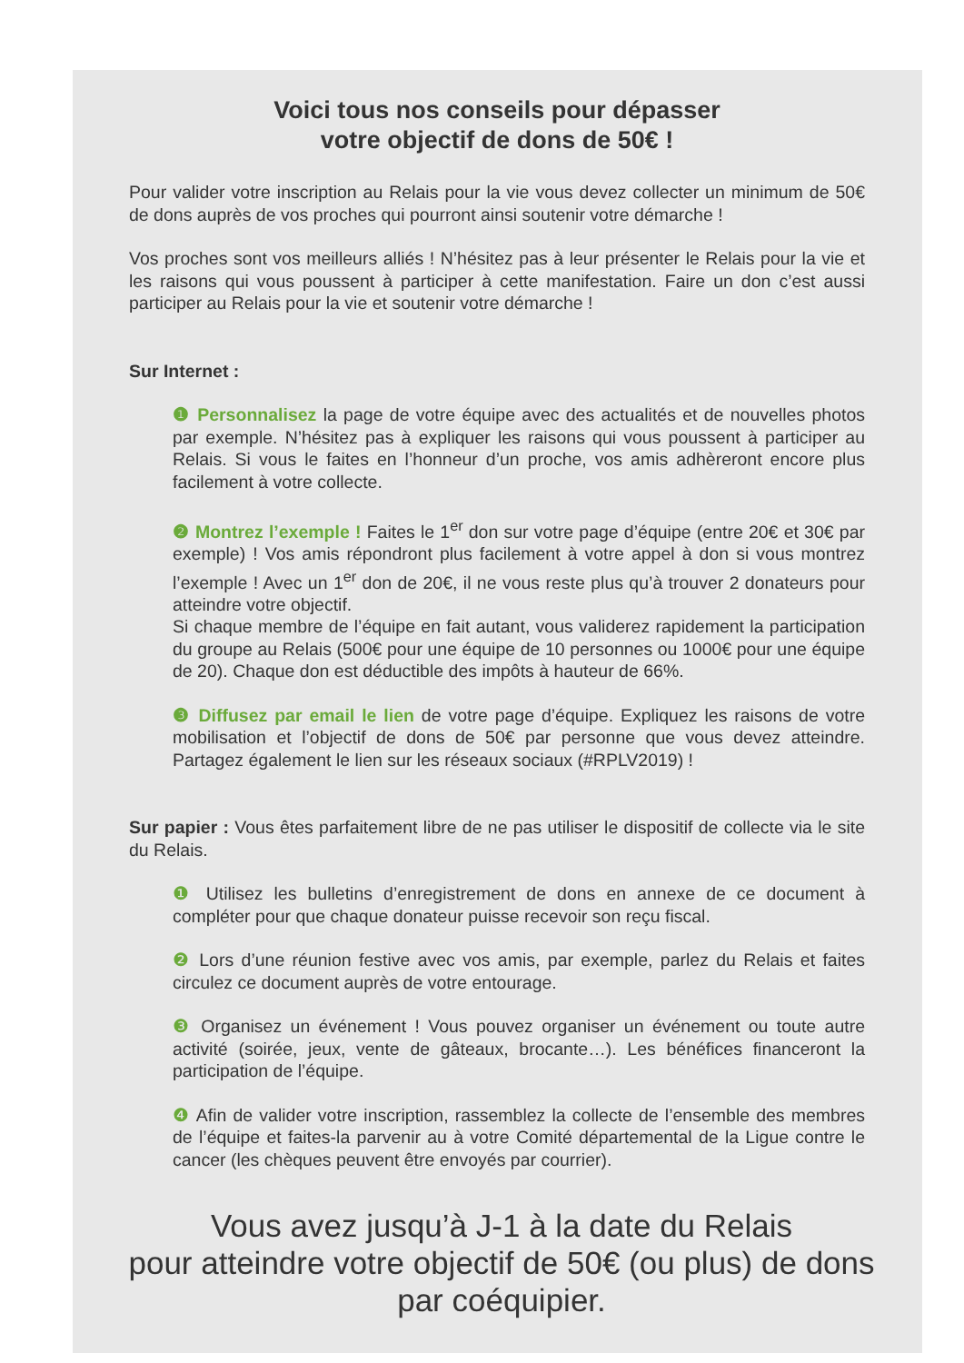Voici tous nos conseils pour dépasser
votre objectif de dons de 50€ !
Pour valider votre inscription au Relais pour la vie vous devez collecter un minimum de 50€ de dons auprès de vos proches qui pourront ainsi soutenir votre démarche !
Vos proches sont vos meilleurs alliés ! N’hésitez pas à leur présenter le Relais pour la vie et les raisons qui vous poussent à participer à cette manifestation. Faire un don c’est aussi participer au Relais pour la vie et soutenir votre démarche !
Sur Internet :
❶ Personnalisez la page de votre équipe avec des actualités et de nouvelles photos par exemple. N’hésitez pas à expliquer les raisons qui vous poussent à participer au Relais. Si vous le faites en l’honneur d’un proche, vos amis adhèreront encore plus facilement à votre collecte.
❷ Montrez l’exemple ! Faites le 1<sup>er</sup> don sur votre page d’équipe (entre 20€ et 30€ par exemple) ! Vos amis répondront plus facilement à votre appel à don si vous montrez l’exemple ! Avec un 1<sup>er</sup> don de 20€, il ne vous reste plus qu’à trouver 2 donateurs pour atteindre votre objectif.
Si chaque membre de l’équipe en fait autant, vous validerez rapidement la participation du groupe au Relais (500€ pour une équipe de 10 personnes ou 1000€ pour une équipe de 20). Chaque don est déductible des impôts à hauteur de 66%.
❸ Diffusez par email le lien de votre page d’équipe. Expliquez les raisons de votre mobilisation et l’objectif de dons de 50€ par personne que vous devez atteindre. Partagez également le lien sur les réseaux sociaux (#RPLV2019) !
Sur papier : Vous êtes parfaitement libre de ne pas utiliser le dispositif de collecte via le site du Relais.
❶ Utilisez les bulletins d’enregistrement de dons en annexe de ce document à compléter pour que chaque donateur puisse recevoir son reçu fiscal.
❷ Lors d’une réunion festive avec vos amis, par exemple, parlez du Relais et faites circulez ce document auprès de votre entourage.
❸ Organisez un événement ! Vous pouvez organiser un événement ou toute autre activité (soirée, jeux, vente de gâteaux, brocante…). Les bénéfices financeront la participation de l’équipe.
❹ Afin de valider votre inscription, rassemblez la collecte de l’ensemble des membres de l’équipe et faites-la parvenir au à votre Comité départemental de la Ligue contre le cancer (les chèques peuvent être envoyés par courrier).
Vous avez jusqu’à J-1 à la date du Relais
pour atteindre votre objectif de 50€ (ou plus) de dons
par coéquipier.